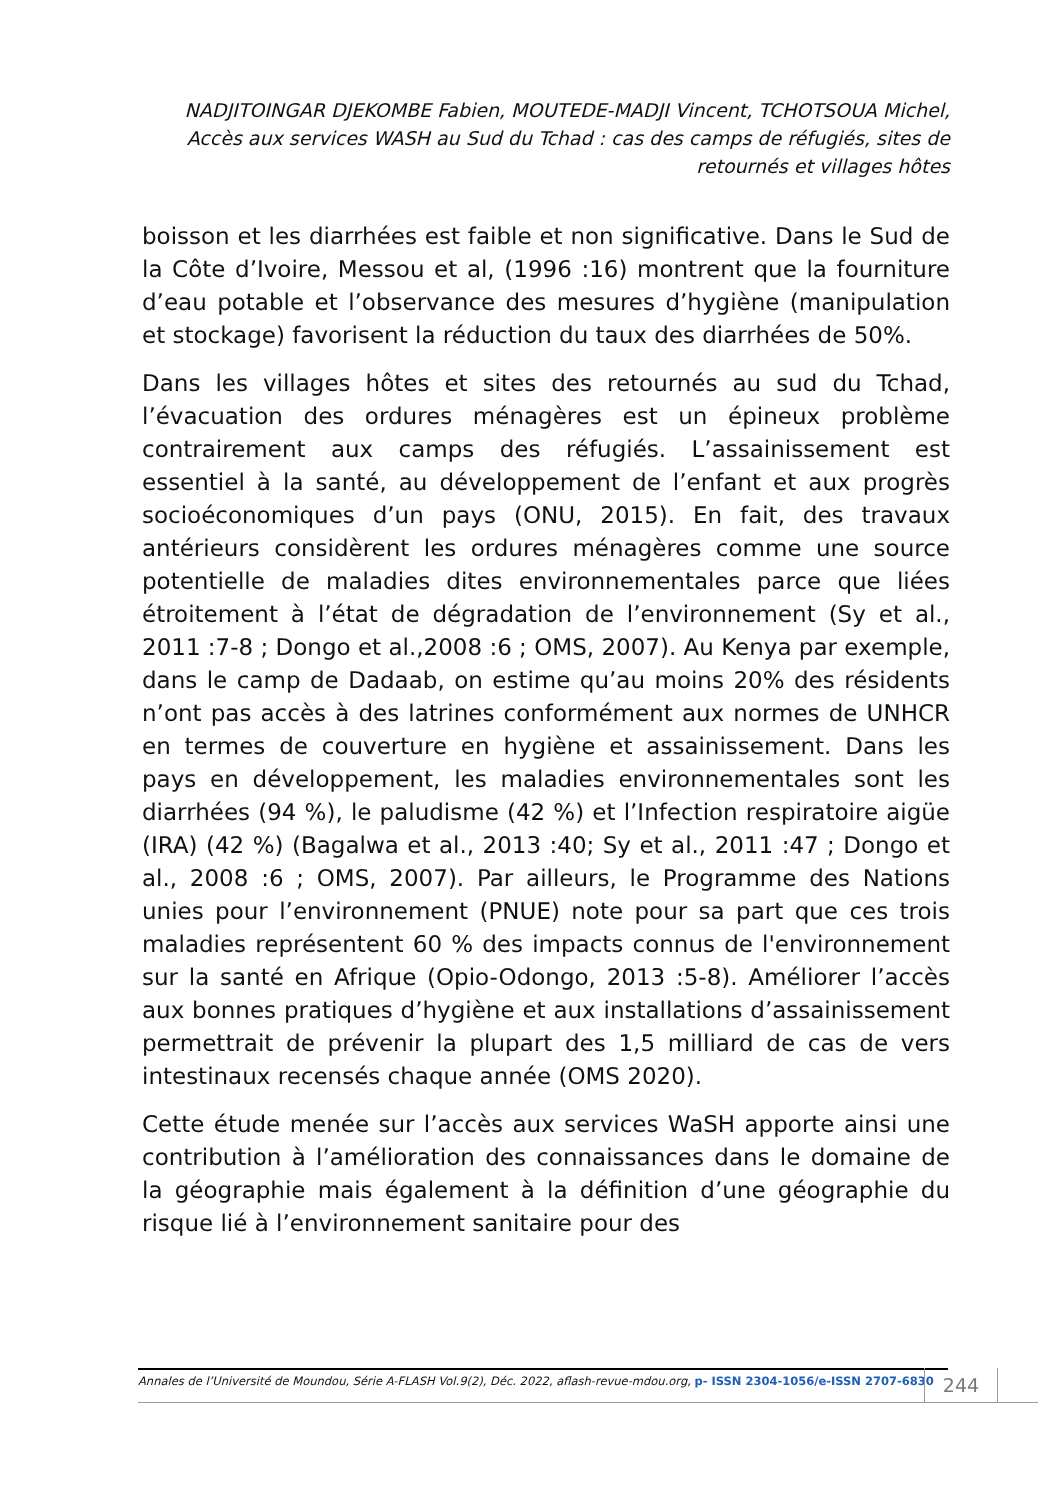NADJITOINGAR DJEKOMBE Fabien, MOUTEDE-MADJI Vincent, TCHOTSOUA Michel, Accès aux services WASH au Sud du Tchad : cas des camps de réfugiés, sites de retournés et villages hôtes
boisson et les diarrhées est faible et non significative. Dans le Sud de la Côte d’Ivoire, Messou et al, (1996 :16) montrent que la fourniture d’eau potable et l’observance des mesures d’hygiène (manipulation et stockage) favorisent la réduction du taux des diarrhées de 50%.
Dans les villages hôtes et sites des retournés au sud du Tchad, l’évacuation des ordures ménagères est un épineux problème contrairement aux camps des réfugiés. L’assainissement est essentiel à la santé, au développement de l’enfant et aux progrès socioéconomiques d’un pays (ONU, 2015). En fait, des travaux antérieurs considèrent les ordures ménagères comme une source potentielle de maladies dites environnementales parce que liées étroitement à l’état de dégradation de l’environnement (Sy et al., 2011 :7-8 ; Dongo et al.,2008 :6 ; OMS, 2007). Au Kenya par exemple, dans le camp de Dadaab, on estime qu’au moins 20% des résidents n’ont pas accès à des latrines conformément aux normes de UNHCR en termes de couverture en hygiène et assainissement. Dans les pays en développement, les maladies environnementales sont les diarrhées (94 %), le paludisme (42 %) et l’Infection respiratoire aigüe (IRA) (42 %) (Bagalwa et al., 2013 :40; Sy et al., 2011 :47 ; Dongo et al., 2008 :6 ; OMS, 2007). Par ailleurs, le Programme des Nations unies pour l’environnement (PNUE) note pour sa part que ces trois maladies représentent 60 % des impacts connus de l'environnement sur la santé en Afrique (Opio-Odongo, 2013 :5-8). Améliorer l’accès aux bonnes pratiques d’hygiène et aux installations d’assainissement permettrait de prévenir la plupart des 1,5 milliard de cas de vers intestinaux recensés chaque année (OMS 2020).
Cette étude menée sur l’accès aux services WaSH apporte ainsi une contribution à l’amélioration des connaissances dans le domaine de la géographie mais également à la définition d’une géographie du risque lié à l’environnement sanitaire pour des
Annales de l’Université de Moundou, Série A-FLASH Vol.9(2), Déc. 2022, aflash-revue-mdou.org, p- ISSN 2304-1056/e-ISSN 2707-6830
244